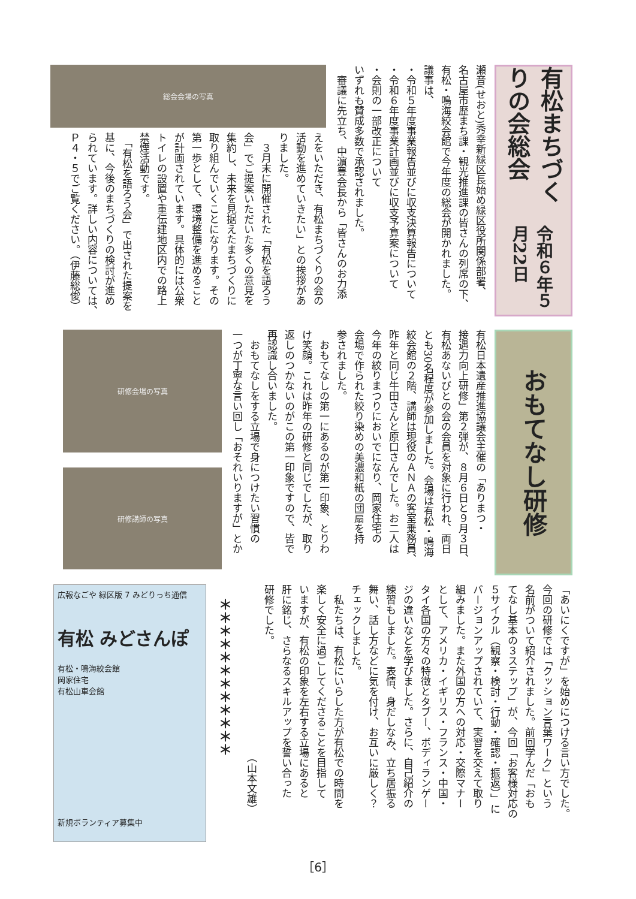有松まちづくりの会総会 令和６年５月22日
瀬音(せおと)秀幸新緑区長始め緑区役所関係部署、
名古屋市歴まち課・観光推進課の皆さんの列席の下、
有松・鳴海絞会館で今年度の総会が開かれました。
議事は、
・令和５年度事業報告並びに収支決算報告について
・令和６年度事業計画並びに収支予算案について
・会則の一部改正について
いずれも賛成多数で承認されました。
　審議に先立ち、中濵豊会長から「皆さんのお力添
総会会場の写真
えをいただき、有松まちづくりの会の
活動を進めていきたい」との挨拶があ
りました。
　３月末に開催された「有松を語ろう
会」でご提案いただいた多くの意見を
集約し、未来を見据えたまちづくりに
取り組んでいくことになります。その
第一歩として、環境整備を進めること
が計画されています。具体的には公衆
トイレの設置や重伝建地区内での路上
禁煙活動です。
　「有松を語ろう会」で出された提案を
基に、今後のまちづくりの検討が進め
られています。詳しい内容については、
Ｐ４・５でご覧ください。（伊藤総俊）
おもてなし研修
有松日本遺産推進協議会主催の「ありまつ・
接遇力向上研修」第２弾が、８月６日と９月３日、
有松あないびとの会の会員を対象に行われ、両日
とも30名程度が参加しました。会場は有松・鳴海
絞会館の２階、講師は現役のＡＮＡの客室乗務員、
昨年と同じ牛田さんと原口さんでした。お二人は
今年の絞りまつりにおいでになり、岡家住宅の
会場で作られた絞り染めの美濃和紙の団扇を持
参されました。
　おもてなしの第一にあるのが第一印象、とりわ
け笑顔。これは昨年の研修と同じでしたが、取り
返しのつかないのがこの第一印象ですので、皆で
再認識し合いました。
　おもてなしをする立場で身につけたい習慣の
一つが丁寧な言い回し「おそれいりますが」とか
研修会場の写真
研修講師の写真
「あいにくですが」を始めにつける言い方でした。
今回の研修では「クッション言葉ワーク」という
名前がついて紹介されました。前回学んだ「おも
てなし基本の３ステップ」が、今回「お客様対応の
５サイクル（観察・検討・行動・確認・振返）」に
バージョンアップされていて、実習を交えて取り
組みました。また外国の方への対応・交際マナー
として、アメリカ・イギリス・フランス・中国・
タイ各国の方々の特徴とタブー、ボディランゲー
ジの違いなどを学びました。さらに、自己紹介の
練習もしました。表情、身だしなみ、立ち居振る
舞い、話し方などに気を付け、お互いに厳しく？
チェックしました。
　私たちは、有松にいらした方が有松での時間を
楽しく安全に過ごしてくださることを目指して
いますが、有松の印象を左右する立場にあると
肝に銘じ、さらなるスキルアップを誓い合った
研修でした。
　　　　　　　　　　　　　　　　　（山本文雄）
　＊＊＊＊＊＊＊＊＊＊＊＊
広報なごや 緑区版 7 みどりっち通信
有松 みどさんぽ
有松・鳴海絞会館
岡家住宅
有松山車会館
新規ボランティア募集中
［6］